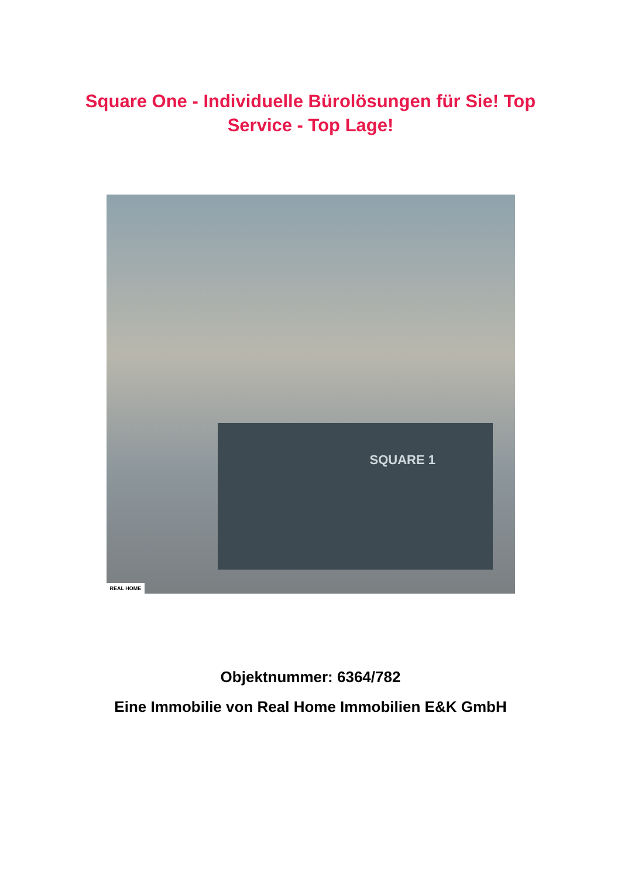Square One - Individuelle Bürolösungen für Sie! Top Service - Top Lage!
SQUARE 1
REAL HOME
Objektnummer: 6364/782
Eine Immobilie von Real Home Immobilien E&K GmbH